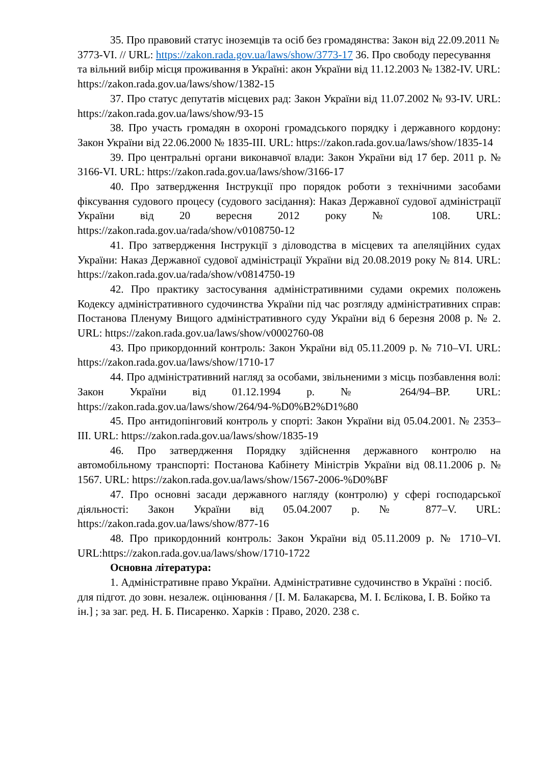35. Про правовий статус іноземців та осіб без громадянства: Закон від 22.09.2011 № 3773-VI. // URL: https://zakon.rada.gov.ua/laws/show/3773-17 36. Про свободу пересування та вільний вибір місця проживання в Україні: акон України від 11.12.2003 № 1382-IV. URL: https://zakon.rada.gov.ua/laws/show/1382-15
37. Про статус депутатів місцевих рад: Закон України від 11.07.2002 № 93-IV. URL: https://zakon.rada.gov.ua/laws/show/93-15
38. Про участь громадян в охороні громадського порядку і державного кордону: Закон України від 22.06.2000 № 1835-III. URL: https://zakon.rada.gov.ua/laws/show/1835-14
39. Про центральні органи виконавчої влади: Закон України від 17 бер. 2011 р. № 3166-VI. URL: https://zakon.rada.gov.ua/laws/show/3166-17
40. Про затвердження Інструкції про порядок роботи з технічними засобами фіксування судового процесу (судового засідання): Наказ Державної судової адміністрації України від 20 вересня 2012 року № 108. URL: https://zakon.rada.gov.ua/rada/show/v0108750-12
41. Про затвердження Інструкції з діловодства в місцевих та апеляційних судах України: Наказ Державної судової адміністрації України від 20.08.2019 року № 814. URL: https://zakon.rada.gov.ua/rada/show/v0814750-19
42. Про практику застосування адміністративними судами окремих положень Кодексу адміністративного судочинства України під час розгляду адміністративних справ: Постанова Пленуму Вищого адміністративного суду України від 6 березня 2008 р. № 2. URL: https://zakon.rada.gov.ua/laws/show/v0002760-08
43. Про прикордонний контроль: Закон України від 05.11.2009 р. № 710–VI. URL: https://zakon.rada.gov.ua/laws/show/1710-17
44. Про адміністративний нагляд за особами, звільненими з місць позбавлення волі: Закон України від 01.12.1994 р. № 264/94–ВР. URL: https://zakon.rada.gov.ua/laws/show/264/94-%D0%B2%D1%80
45. Про антидопінговий контроль у спорті: Закон України від 05.04.2001. № 2353–III. URL: https://zakon.rada.gov.ua/laws/show/1835-19
46. Про затвердження Порядку здійснення державного контролю на автомобільному транспорті: Постанова Кабінету Міністрів України від 08.11.2006 р. № 1567. URL: https://zakon.rada.gov.ua/laws/show/1567-2006-%D0%BF
47. Про основні засади державного нагляду (контролю) у сфері господарської діяльності: Закон України від 05.04.2007 р. № 877–V. URL: https://zakon.rada.gov.ua/laws/show/877-16
48. Про прикордонний контроль: Закон України від 05.11.2009 р. № 1710–VI. URL:https://zakon.rada.gov.ua/laws/show/1710-1722
Основна література:
1. Адміністративне право України. Адміністративне судочинство в Україні : посіб. для підгот. до зовн. незалеж. оцінювання / [І. М. Балакарєва, М. І. Бєлікова, І. В. Бойко та ін.] ; за заг. ред. Н. Б. Писаренко. Харків : Право, 2020. 238 с.